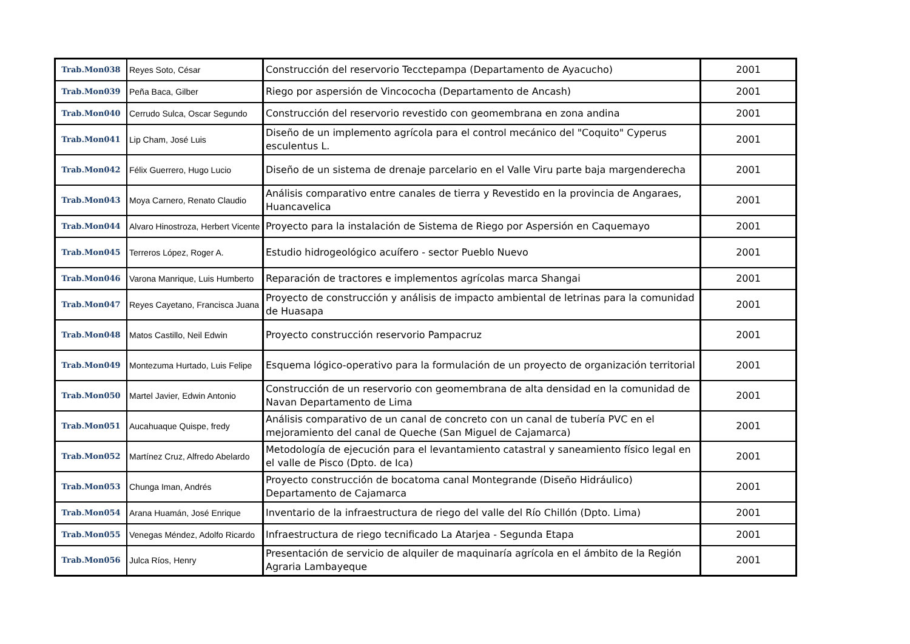| Trab.Mon038 | Reyes Soto, César | Construcción del reservorio Tecctepampa (Departamento de Ayacucho) | 2001 |
| Trab.Mon039 | Peña Baca, Gilber | Riego por aspersión de Vincococha (Departamento de Ancash) | 2001 |
| Trab.Mon040 | Cerrudo Sulca, Oscar Segundo | Construcción del reservorio revestido con geomembrana en zona andina | 2001 |
| Trab.Mon041 | Lip Cham, José Luis | Diseño de un implemento agrícola para el control mecánico del "Coquito" Cyperus esculentus L. | 2001 |
| Trab.Mon042 | Félix Guerrero, Hugo Lucio | Diseño de un sistema de drenaje parcelario en el Valle Viru parte baja margenderecha | 2001 |
| Trab.Mon043 | Moya Carnero, Renato Claudio | Análisis comparativo entre canales de tierra y Revestido en la provincia de Angaraes, Huancavelica | 2001 |
| Trab.Mon044 | Alvaro Hinostroza, Herbert Vicente | Proyecto para la instalación de Sistema de Riego por Aspersión en Caquemayo | 2001 |
| Trab.Mon045 | Terreros López, Roger A. | Estudio hidrogeológico acuífero - sector Pueblo Nuevo | 2001 |
| Trab.Mon046 | Varona Manrique, Luis Humberto | Reparación de tractores e implementos agrícolas marca Shangai | 2001 |
| Trab.Mon047 | Reyes Cayetano, Francisca Juana | Proyecto de construcción y análisis de impacto ambiental de letrinas para la comunidad de Huasapa | 2001 |
| Trab.Mon048 | Matos Castillo, Neil Edwin | Proyecto construcción reservorio Pampacruz | 2001 |
| Trab.Mon049 | Montezuma Hurtado, Luis Felipe | Esquema lógico-operativo para la formulación de un proyecto de organización territorial | 2001 |
| Trab.Mon050 | Martel Javier, Edwin Antonio | Construcción de un reservorio con geomembrana de alta densidad en la comunidad de Navan Departamento de Lima | 2001 |
| Trab.Mon051 | Aucahuaque Quispe, fredy | Análisis comparativo de un canal de concreto con un canal de tubería PVC en el mejoramiento del canal de Queche (San Miguel de Cajamarca) | 2001 |
| Trab.Mon052 | Martínez Cruz, Alfredo Abelardo | Metodología de ejecución para el levantamiento catastral y saneamiento físico legal en el valle de Pisco (Dpto. de Ica) | 2001 |
| Trab.Mon053 | Chunga Iman, Andrés | Proyecto construcción de bocatoma canal Montegrande (Diseño Hidráulico) Departamento de Cajamarca | 2001 |
| Trab.Mon054 | Arana Huamán, José Enrique | Inventario de la infraestructura de riego del valle del Río Chillón (Dpto. Lima) | 2001 |
| Trab.Mon055 | Venegas Méndez, Adolfo Ricardo | Infraestructura de riego tecnificado La Atarjea - Segunda Etapa | 2001 |
| Trab.Mon056 | Julca Ríos, Henry | Presentación de servicio de alquiler de maquinaría agrícola en el ámbito de la Región Agraria Lambayeque | 2001 |